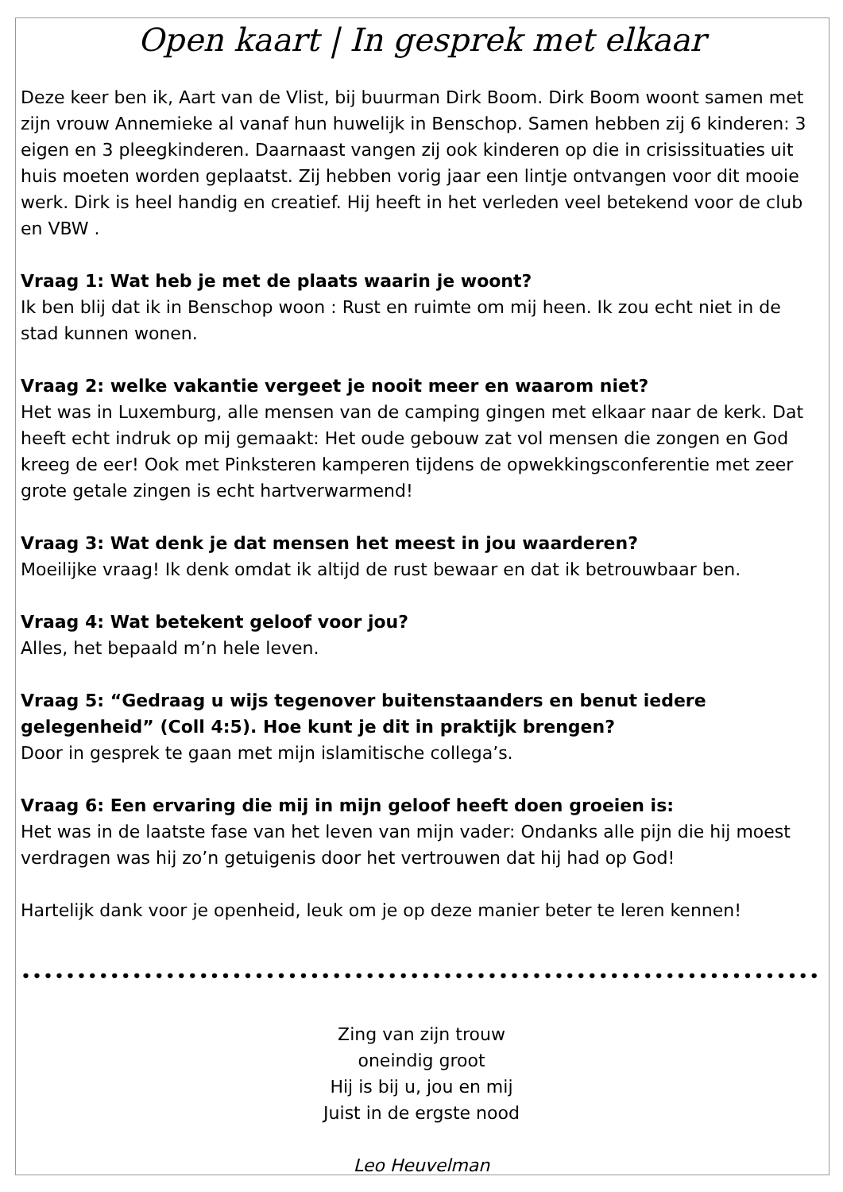Open kaart | In gesprek met elkaar
Deze keer ben ik, Aart van de Vlist, bij buurman Dirk Boom. Dirk Boom woont samen met zijn vrouw Annemieke al vanaf hun huwelijk in Benschop. Samen hebben zij 6 kinderen: 3 eigen en 3 pleegkinderen. Daarnaast vangen zij ook kinderen op die in crisissituaties uit huis moeten worden geplaatst. Zij hebben vorig jaar een lintje ontvangen voor dit mooie werk. Dirk is heel handig en creatief. Hij heeft in het verleden veel betekend voor de club en VBW .
Vraag 1: Wat heb je met de plaats waarin je woont?
Ik ben blij dat ik in Benschop woon : Rust en ruimte om mij heen. Ik zou echt niet in de stad kunnen wonen.
Vraag 2: welke vakantie vergeet je nooit meer en waarom niet?
Het was in Luxemburg, alle mensen van de camping gingen met elkaar naar de kerk. Dat heeft echt indruk op mij gemaakt: Het oude gebouw zat vol mensen die zongen en God kreeg de eer! Ook met Pinksteren kamperen tijdens de opwekkingsconferentie met zeer grote getale zingen is echt hartverwarmend!
Vraag 3: Wat denk je dat mensen het meest in jou waarderen?
Moeilijke vraag! Ik denk omdat ik altijd de rust bewaar en dat ik betrouwbaar ben.
Vraag 4: Wat betekent geloof voor jou?
Alles, het bepaald m’n hele leven.
Vraag 5: “Gedraag u wijs tegenover buitenstaanders en benut iedere gelegenheid” (Coll 4:5). Hoe kunt je dit in praktijk brengen?
Door in gesprek te gaan met mijn islamitische collega’s.
Vraag 6: Een ervaring die mij in mijn geloof heeft doen groeien is:
Het was in de laatste fase van het leven van mijn vader: Ondanks alle pijn die hij moest verdragen was hij zo’n getuigenis door het vertrouwen dat hij had op God!
Hartelijk dank voor je openheid, leuk om je op deze manier beter te leren kennen!
•••••••••••••••••••••••••••••••••••••••••••••••••••••••••••••••••••••••••••••••••••••••••••••••••••••••••••••••••••••
Zing van zijn trouw
oneindig groot
Hij is bij u, jou en mij
Juist in de ergste nood
Leo Heuvelman